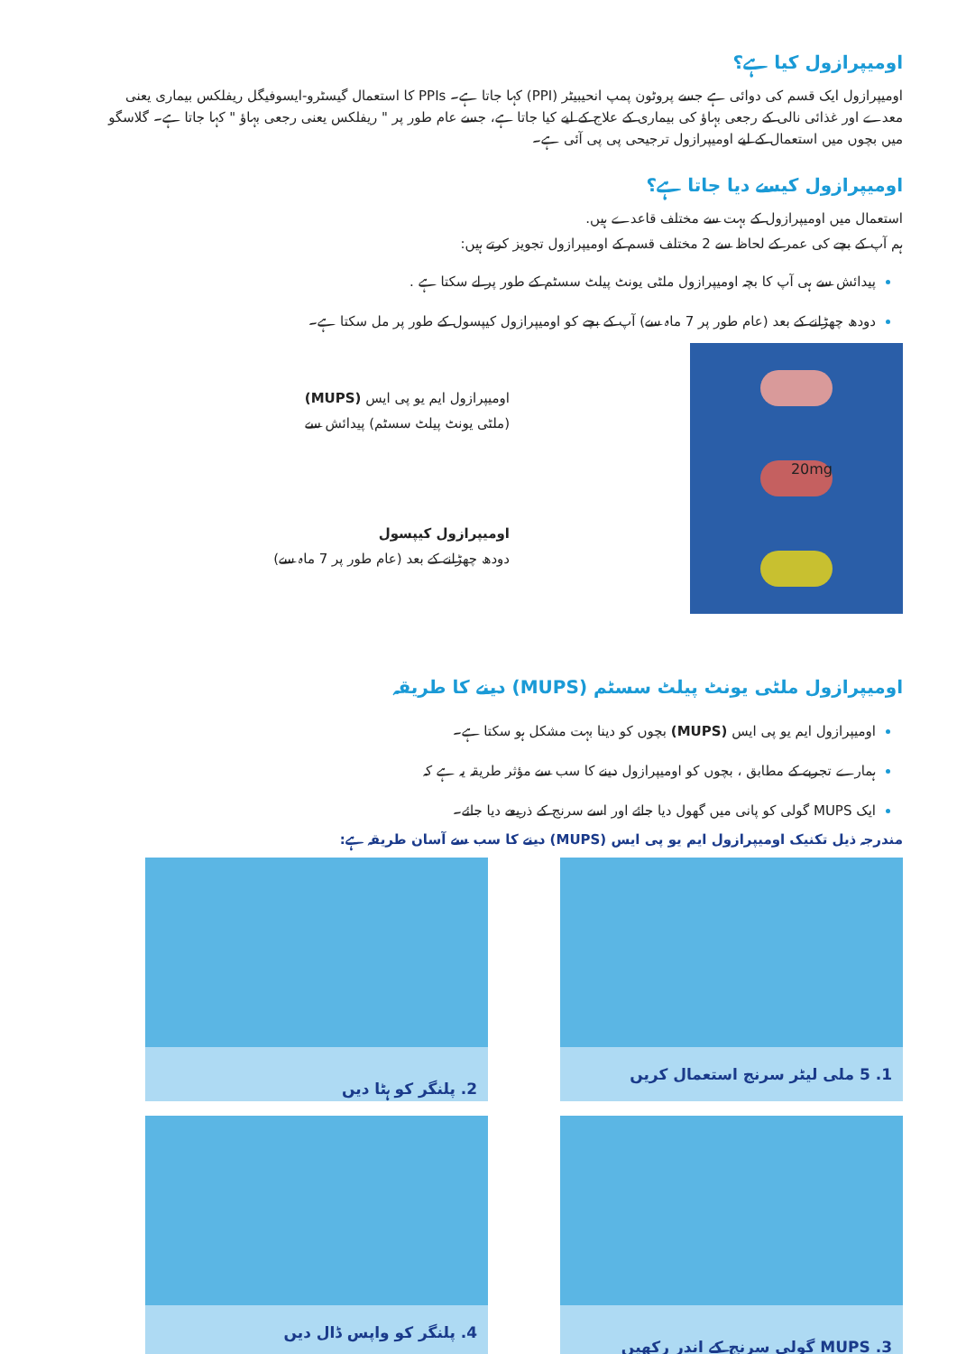اومیپرازول کیا ہے؟
اومیپرازول ایک قسم کی دوائی ہے جسے پروٹون پمپ انحیبیٹر (PPI) کہا جاتا ہے۔ PPIs کا استعمال گیسٹرو-ایسوفیگل ریفلکس بیماری یعنی معدے اور غذائی نالی کے رجعی بہاؤ کی بیماری کے علاج کے لیے کیا جاتا ہے، جسے عام طور پر " ریفلکس یعنی رجعی بہاؤ " کہا جاتا ہے۔ گلاسگو میں بچوں میں استعمال کے لیے اومیپرازول ترجیحی پی پی آئی ہے۔
اومیپرازول کیسے دیا جاتا ہے؟
استعمال میں اومیپرازول کے بہت سے مختلف قاعدے ہیں.
ہم آپ کے بچے کی عمر کے لحاظ سے 2 مختلف قسم کے اومیپرازول تجویز کرتے ہیں:
پیدائش سے ہی آپ کا بچہ اومیپرازول ملٹی یونٹ پیلٹ سسٹم کے طور پر لے سکتا ہے .
دودھ چھڑانے کے بعد (عام طور پر 7 ماہ سے) آپ کے بچے کو اومیپرازول کیپسول کے طور پر مل سکتا ہے۔
20mg
اومیپرازول ایم یو پی ایس (MUPS)
(ملٹی یونٹ پیلٹ سسٹم) پیدائش سے
اومیپرازول کیپسول
دودھ چھڑانے کے بعد (عام طور پر 7 ماہ سے)
اومیپرازول ملٹی یونٹ پیلٹ سسٹم (MUPS) دینے کا طریقہ
اومیپرازول ایم یو پی ایس (MUPS) بچوں کو دینا بہت مشکل ہو سکتا ہے۔
ہمارے تجربے کے مطابق ، بچوں کو اومیپرازول دینے کا سب سے مؤثر طریقہ یہ ہے کہ
ایک MUPS گولی کو پانی میں گھول دیا جائے اور اسے سرنج کے ذریعے دیا جائے۔
مندرجہ ذیل تکنیک اومیپرازول ایم یو پی ایس (MUPS) دینے کا سب سے آسان طریقہ ہے:
1. 5 ملی لیٹر سرنج استعمال کریں
2. پلنگر کو ہٹا دیں
3. MUPS گولی سرنج کے اندر رکھیں
4. پلنگر کو واپس ڈال دیں